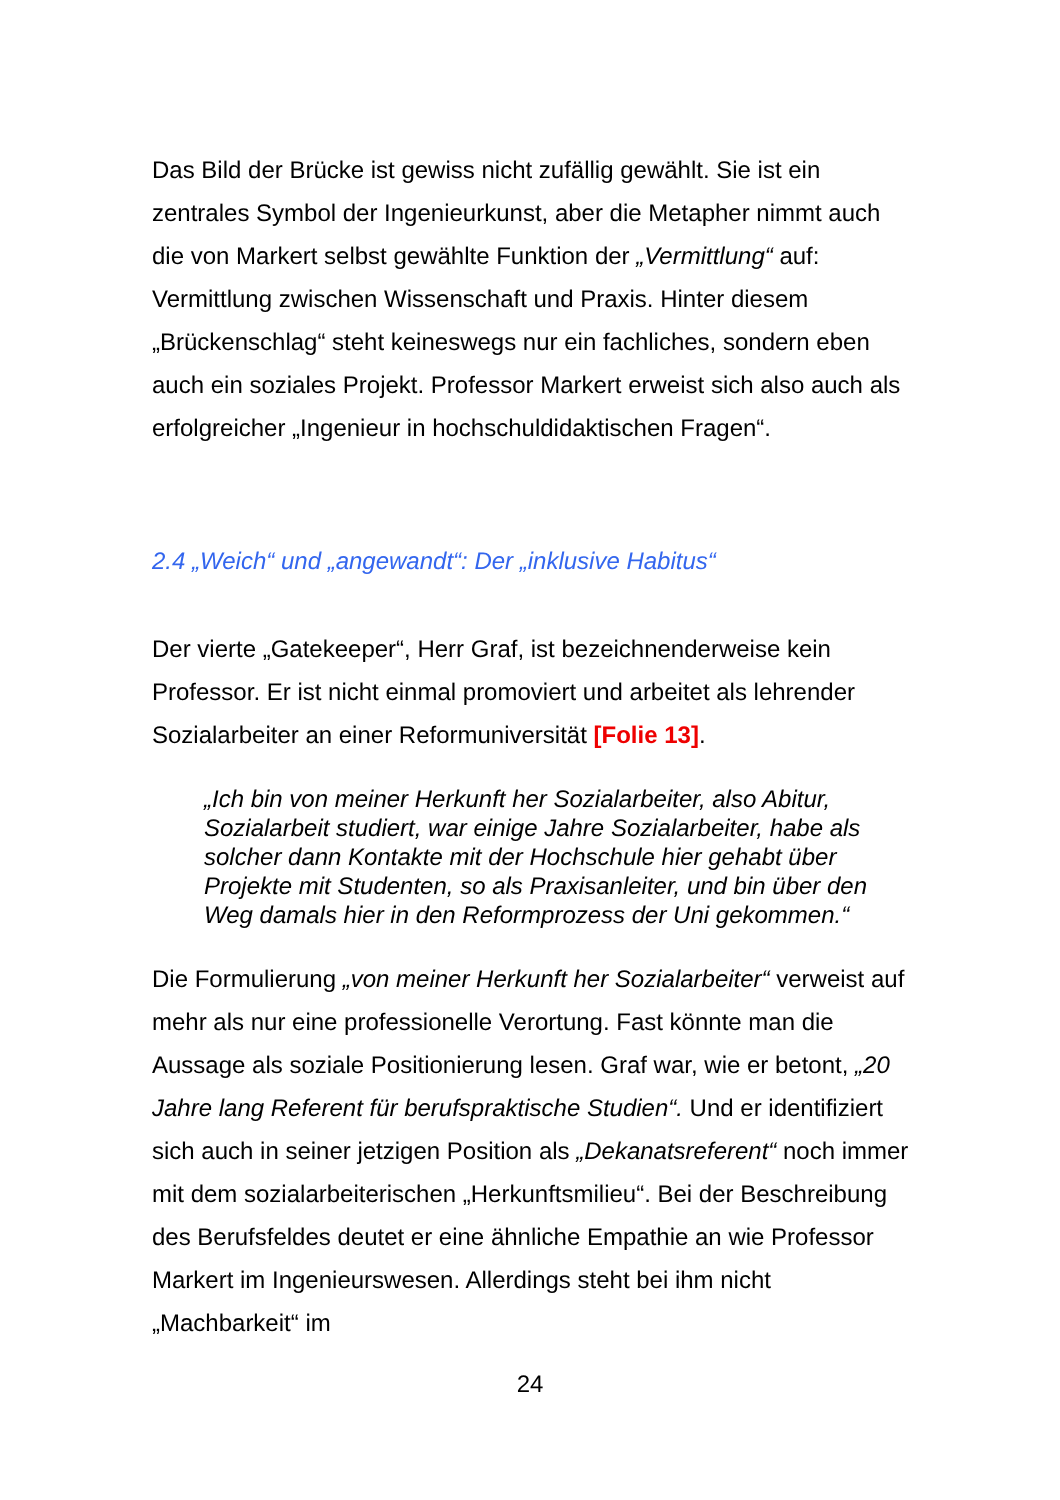Das Bild der Brücke ist gewiss nicht zufällig gewählt. Sie ist ein zentrales Symbol der Ingenieurkunst, aber die Metapher nimmt auch die von Markert selbst gewählte Funktion der „Vermittlung“ auf: Vermittlung zwischen Wissenschaft und Praxis. Hinter diesem „Brückenschlag“ steht keineswegs nur ein fachliches, sondern eben auch ein soziales Projekt. Professor Markert erweist sich also auch als erfolgreicher „Ingenieur in hochschuldidaktischen Fragen“.
2.4 „Weich“ und „angewandt“: Der „inklusive Habitus“
Der vierte „Gatekeeper“, Herr Graf, ist bezeichnenderweise kein Professor. Er ist nicht einmal promoviert und arbeitet als lehrender Sozialarbeiter an einer Reformuniversität [Folie 13].
„Ich bin von meiner Herkunft her Sozialarbeiter, also Abitur, Sozialarbeit studiert, war einige Jahre Sozialarbeiter, habe als solcher dann Kontakte mit der Hochschule hier gehabt über Projekte mit Studenten, so als Praxisanleiter, und bin über den Weg damals hier in den Reformprozess der Uni gekommen.“
Die Formulierung „von meiner Herkunft her Sozialarbeiter“ verweist auf mehr als nur eine professionelle Verortung. Fast könnte man die Aussage als soziale Positionierung lesen. Graf war, wie er betont, „20 Jahre lang Referent für berufspraktische Studien“. Und er identifiziert sich auch in seiner jetzigen Position als „Dekanatsreferent“ noch immer mit dem sozialarbeiterischen „Herkunftsmilieu“. Bei der Beschreibung des Berufsfeldes deutet er eine ähnliche Empathie an wie Professor Markert im Ingenieurswesen. Allerdings steht bei ihm nicht „Machbarkeit“ im
24